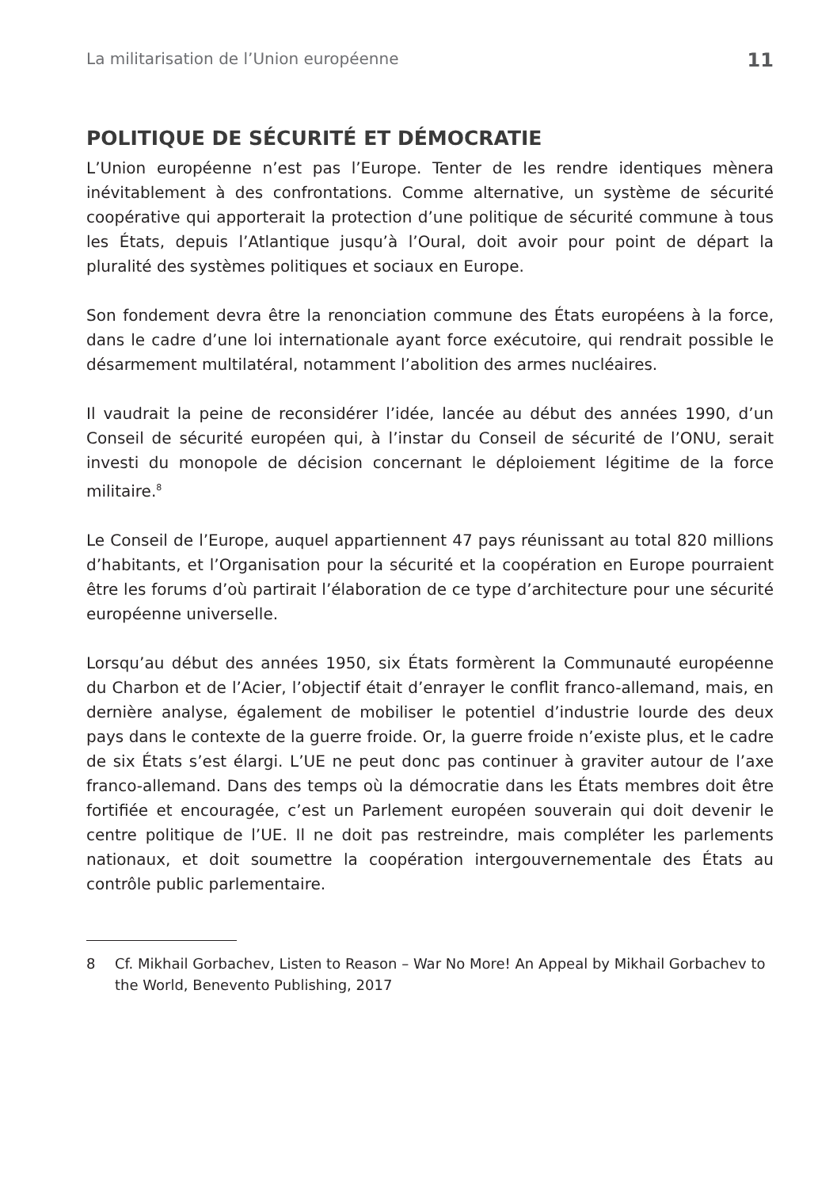La militarisation de l’Union européenne 11
POLITIQUE DE SÉCURITÉ ET DÉMOCRATIE
L’Union européenne n’est pas l’Europe. Tenter de les rendre identiques mènera inévitablement à des confrontations. Comme alternative, un système de sécurité coopérative qui apporterait la protection d’une politique de sécurité commune à tous les États, depuis l’Atlantique jusqu’à l’Oural, doit avoir pour point de départ la pluralité des systèmes politiques et sociaux en Europe.
Son fondement devra être la renonciation commune des États européens à la force, dans le cadre d’une loi internationale ayant force exécutoire, qui rendrait possible le désarmement multilatéral, notamment l’abolition des armes nucléaires.
Il vaudrait la peine de reconsidérer l’idée, lancée au début des années 1990, d’un Conseil de sécurité européen qui, à l’instar du Conseil de sécurité de l’ONU, serait investi du monopole de décision concernant le déploiement légitime de la force militaire.<sup>8</sup>
Le Conseil de l’Europe, auquel appartiennent 47 pays réunissant au total 820 millions d’habitants, et l’Organisation pour la sécurité et la coopération en Europe pourraient être les forums d’où partirait l’élaboration de ce type d’architecture pour une sécurité européenne universelle.
Lorsqu’au début des années 1950, six États formèrent la Communauté européenne du Charbon et de l’Acier, l’objectif était d’enrayer le conflit franco-allemand, mais, en dernière analyse, également de mobiliser le potentiel d’industrie lourde des deux pays dans le contexte de la guerre froide. Or, la guerre froide n’existe plus, et le cadre de six États s’est élargi. L’UE ne peut donc pas continuer à graviter autour de l’axe franco-allemand. Dans des temps où la démocratie dans les États membres doit être fortifiée et encouragée, c’est un Parlement européen souverain qui doit devenir le centre politique de l’UE. Il ne doit pas restreindre, mais compléter les parlements nationaux, et doit soumettre la coopération intergouvernementale des États au contrôle public parlementaire.
8 Cf. Mikhail Gorbachev, Listen to Reason – War No More! An Appeal by Mikhail Gorbachev to the World, Benevento Publishing, 2017